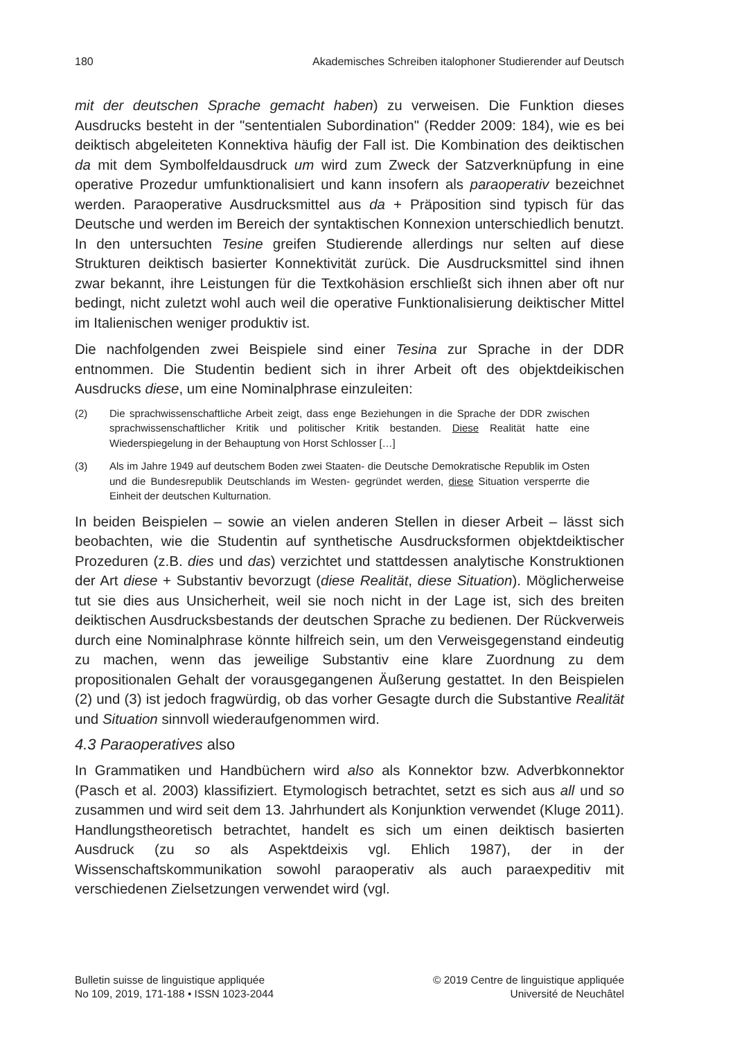180 Akademisches Schreiben italophoner Studierender auf Deutsch
mit der deutschen Sprache gemacht haben) zu verweisen. Die Funktion dieses Ausdrucks besteht in der "sententialen Subordination" (Redder 2009: 184), wie es bei deiktisch abgeleiteten Konnektiva häufig der Fall ist. Die Kombination des deiktischen da mit dem Symbolfeldausdruck um wird zum Zweck der Satzverknüpfung in eine operative Prozedur umfunktionalisiert und kann insofern als paraoperativ bezeichnet werden. Paraoperative Ausdrucksmittel aus da + Präposition sind typisch für das Deutsche und werden im Bereich der syntaktischen Konnexion unterschiedlich benutzt. In den untersuchten Tesine greifen Studierende allerdings nur selten auf diese Strukturen deiktisch basierter Konnektivität zurück. Die Ausdrucksmittel sind ihnen zwar bekannt, ihre Leistungen für die Textkohäsion erschließt sich ihnen aber oft nur bedingt, nicht zuletzt wohl auch weil die operative Funktionalisierung deiktischer Mittel im Italienischen weniger produktiv ist.
Die nachfolgenden zwei Beispiele sind einer Tesina zur Sprache in der DDR entnommen. Die Studentin bedient sich in ihrer Arbeit oft des objektdeikischen Ausdrucks diese, um eine Nominalphrase einzuleiten:
(2) Die sprachwissenschaftliche Arbeit zeigt, dass enge Beziehungen in die Sprache der DDR zwischen sprachwissenschaftlicher Kritik und politischer Kritik bestanden. Diese Realität hatte eine Wiederspiegelung in der Behauptung von Horst Schlosser […]
(3) Als im Jahre 1949 auf deutschem Boden zwei Staaten- die Deutsche Demokratische Republik im Osten und die Bundesrepublik Deutschlands im Westen- gegründet werden, diese Situation versperrte die Einheit der deutschen Kulturnation.
In beiden Beispielen – sowie an vielen anderen Stellen in dieser Arbeit – lässt sich beobachten, wie die Studentin auf synthetische Ausdrucksformen objektdeiktischer Prozeduren (z.B. dies und das) verzichtet und stattdessen analytische Konstruktionen der Art diese + Substantiv bevorzugt (diese Realität, diese Situation). Möglicherweise tut sie dies aus Unsicherheit, weil sie noch nicht in der Lage ist, sich des breiten deiktischen Ausdrucksbestands der deutschen Sprache zu bedienen. Der Rückverweis durch eine Nominalphrase könnte hilfreich sein, um den Verweisgegenstand eindeutig zu machen, wenn das jeweilige Substantiv eine klare Zuordnung zu dem propositionalen Gehalt der vorausgegangenen Äußerung gestattet. In den Beispielen (2) und (3) ist jedoch fragwürdig, ob das vorher Gesagte durch die Substantive Realität und Situation sinnvoll wiederaufgenommen wird.
4.3 Paraoperatives also
In Grammatiken und Handbüchern wird also als Konnektor bzw. Adverbkonnektor (Pasch et al. 2003) klassifiziert. Etymologisch betrachtet, setzt es sich aus all und so zusammen und wird seit dem 13. Jahrhundert als Konjunktion verwendet (Kluge 2011). Handlungstheoretisch betrachtet, handelt es sich um einen deiktisch basierten Ausdruck (zu so als Aspektdeixis vgl. Ehlich 1987), der in der Wissenschaftskommunikation sowohl paraoperativ als auch paraexpeditiv mit verschiedenen Zielsetzungen verwendet wird (vgl.
Bulletin suisse de linguistique appliquée
No 109, 2019, 171-188 • ISSN 1023-2044
© 2019 Centre de linguistique appliquée
Université de Neuchâtel